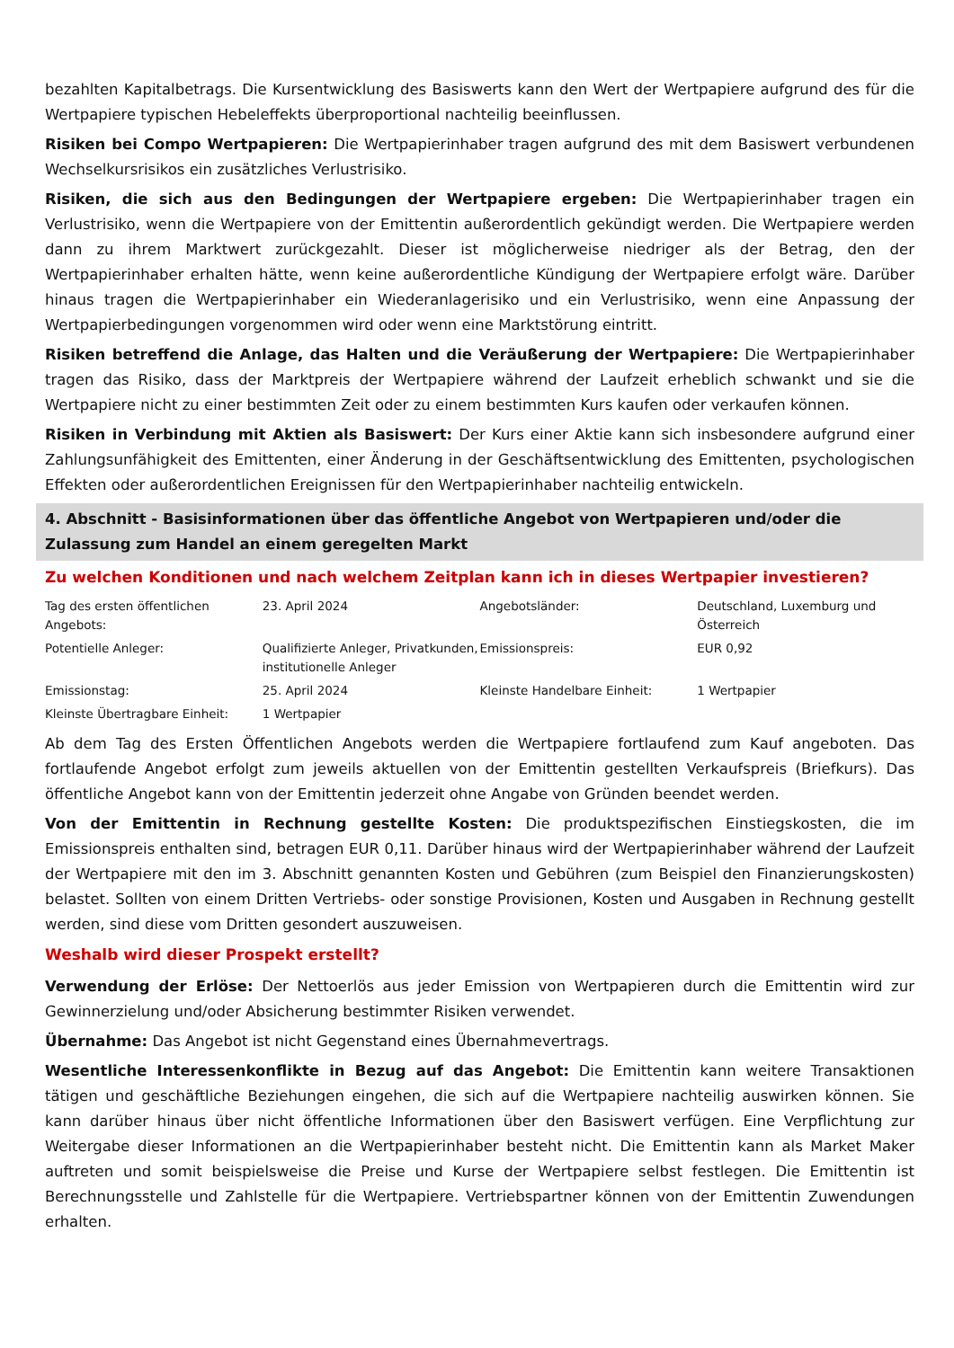bezahlten Kapitalbetrags. Die Kursentwicklung des Basiswerts kann den Wert der Wertpapiere aufgrund des für die Wertpapiere typischen Hebeleffekts überproportional nachteilig beeinflussen.
Risiken bei Compo Wertpapieren: Die Wertpapierinhaber tragen aufgrund des mit dem Basiswert verbundenen Wechselkursrisikos ein zusätzliches Verlustrisiko.
Risiken, die sich aus den Bedingungen der Wertpapiere ergeben: Die Wertpapierinhaber tragen ein Verlustrisiko, wenn die Wertpapiere von der Emittentin außerordentlich gekündigt werden. Die Wertpapiere werden dann zu ihrem Marktwert zurückgezahlt. Dieser ist möglicherweise niedriger als der Betrag, den der Wertpapierinhaber erhalten hätte, wenn keine außerordentliche Kündigung der Wertpapiere erfolgt wäre. Darüber hinaus tragen die Wertpapierinhaber ein Wiederanlagerisiko und ein Verlustrisiko, wenn eine Anpassung der Wertpapierbedingungen vorgenommen wird oder wenn eine Marktstörung eintritt.
Risiken betreffend die Anlage, das Halten und die Veräußerung der Wertpapiere: Die Wertpapierinhaber tragen das Risiko, dass der Marktpreis der Wertpapiere während der Laufzeit erheblich schwankt und sie die Wertpapiere nicht zu einer bestimmten Zeit oder zu einem bestimmten Kurs kaufen oder verkaufen können.
Risiken in Verbindung mit Aktien als Basiswert: Der Kurs einer Aktie kann sich insbesondere aufgrund einer Zahlungsunfähigkeit des Emittenten, einer Änderung in der Geschäftsentwicklung des Emittenten, psychologischen Effekten oder außerordentlichen Ereignissen für den Wertpapierinhaber nachteilig entwickeln.
4. Abschnitt - Basisinformationen über das öffentliche Angebot von Wertpapieren und/oder die Zulassung zum Handel an einem geregelten Markt
Zu welchen Konditionen und nach welchem Zeitplan kann ich in dieses Wertpapier investieren?
| Tag des ersten öffentlichen Angebots: | 23. April 2024 | Angebotsländer: | Deutschland, Luxemburg und Österreich |
| Potentielle Anleger: | Qualifizierte Anleger, Privatkunden, institutionelle Anleger | Emissionspreis: | EUR 0,92 |
| Emissionstag: | 25. April 2024 | Kleinste Handelbare Einheit: | 1 Wertpapier |
| Kleinste Übertragbare Einheit: | 1 Wertpapier | | |
Ab dem Tag des Ersten Öffentlichen Angebots werden die Wertpapiere fortlaufend zum Kauf angeboten. Das fortlaufende Angebot erfolgt zum jeweils aktuellen von der Emittentin gestellten Verkaufspreis (Briefkurs). Das öffentliche Angebot kann von der Emittentin jederzeit ohne Angabe von Gründen beendet werden.
Von der Emittentin in Rechnung gestellte Kosten: Die produktspezifischen Einstiegskosten, die im Emissionspreis enthalten sind, betragen EUR 0,11. Darüber hinaus wird der Wertpapierinhaber während der Laufzeit der Wertpapiere mit den im 3. Abschnitt genannten Kosten und Gebühren (zum Beispiel den Finanzierungskosten) belastet. Sollten von einem Dritten Vertriebs- oder sonstige Provisionen, Kosten und Ausgaben in Rechnung gestellt werden, sind diese vom Dritten gesondert auszuweisen.
Weshalb wird dieser Prospekt erstellt?
Verwendung der Erlöse: Der Nettoerlös aus jeder Emission von Wertpapieren durch die Emittentin wird zur Gewinnerzielung und/oder Absicherung bestimmter Risiken verwendet.
Übernahme: Das Angebot ist nicht Gegenstand eines Übernahmevertrags.
Wesentliche Interessenkonflikte in Bezug auf das Angebot: Die Emittentin kann weitere Transaktionen tätigen und geschäftliche Beziehungen eingehen, die sich auf die Wertpapiere nachteilig auswirken können. Sie kann darüber hinaus über nicht öffentliche Informationen über den Basiswert verfügen. Eine Verpflichtung zur Weitergabe dieser Informationen an die Wertpapierinhaber besteht nicht. Die Emittentin kann als Market Maker auftreten und somit beispielsweise die Preise und Kurse der Wertpapiere selbst festlegen. Die Emittentin ist Berechnungsstelle und Zahlstelle für die Wertpapiere. Vertriebspartner können von der Emittentin Zuwendungen erhalten.